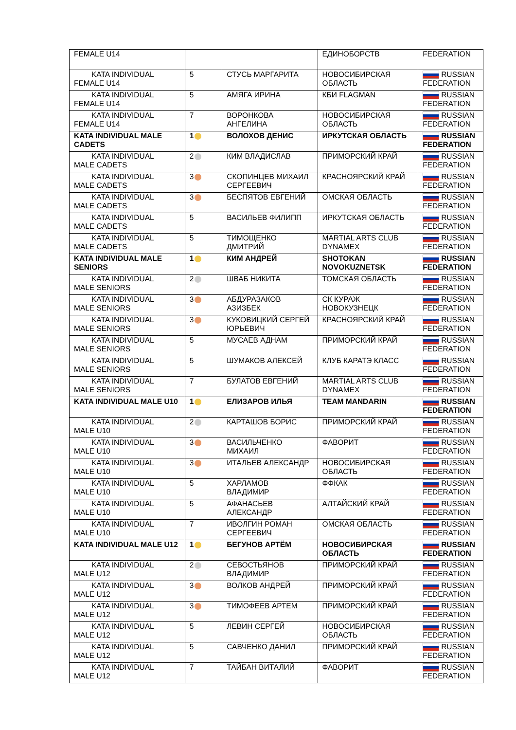| FEMALE U14 | | | ЕДИНОБОРСТВ | FEDERATION |
| KATA INDIVIDUAL FEMALE U14 | 5 | СТУСЬ МАРГАРИТА | НОВОСИБИРСКАЯ ОБЛАСТЬ | RUSSIAN FEDERATION |
| KATA INDIVIDUAL FEMALE U14 | 5 | АМЯГА ИРИНА | КБИ FLAGMAN | RUSSIAN FEDERATION |
| KATA INDIVIDUAL FEMALE U14 | 7 | ВОРОНКОВА АНГЕЛИНА | НОВОСИБИРСКАЯ ОБЛАСТЬ | RUSSIAN FEDERATION |
| KATA INDIVIDUAL MALE CADETS | 1 | ВОЛОХОВ ДЕНИС | ИРКУТСКАЯ ОБЛАСТЬ | RUSSIAN FEDERATION |
| KATA INDIVIDUAL MALE CADETS | 2 | КИМ ВЛАДИСЛАВ | ПРИМОРСКИЙ КРАЙ | RUSSIAN FEDERATION |
| KATA INDIVIDUAL MALE CADETS | 3 | СКОПИНЦЕВ МИХАИЛ СЕРГЕЕВИЧ | КРАСНОЯРСКИЙ КРАЙ | RUSSIAN FEDERATION |
| KATA INDIVIDUAL MALE CADETS | 3 | БЕСПЯТОВ ЕВГЕНИЙ | ОМСКАЯ ОБЛАСТЬ | RUSSIAN FEDERATION |
| KATA INDIVIDUAL MALE CADETS | 5 | ВАСИЛЬЕВ ФИЛИПП | ИРКУТСКАЯ ОБЛАСТЬ | RUSSIAN FEDERATION |
| KATA INDIVIDUAL MALE CADETS | 5 | ТИМОЩЕНКО ДМИТРИЙ | MARTIAL ARTS CLUB DYNAMEX | RUSSIAN FEDERATION |
| KATA INDIVIDUAL MALE SENIORS | 1 | КИМ АНДРЕЙ | SHOTOKAN NOVOKUZNETSK | RUSSIAN FEDERATION |
| KATA INDIVIDUAL MALE SENIORS | 2 | ШВАБ НИКИТА | ТОМСКАЯ ОБЛАСТЬ | RUSSIAN FEDERATION |
| KATA INDIVIDUAL MALE SENIORS | 3 | АБДУРАЗАКОВ АЗИЗБЕК | СК КУРАЖ НОВОКУЗНЕЦК | RUSSIAN FEDERATION |
| KATA INDIVIDUAL MALE SENIORS | 3 | КУКОВИЦКИЙ СЕРГЕЙ ЮРЬЕВИЧ | КРАСНОЯРСКИЙ КРАЙ | RUSSIAN FEDERATION |
| KATA INDIVIDUAL MALE SENIORS | 5 | МУСАЕВ АДНАМ | ПРИМОРСКИЙ КРАЙ | RUSSIAN FEDERATION |
| KATA INDIVIDUAL MALE SENIORS | 5 | ШУМАКОВ АЛЕКСЕЙ | КЛУБ КАРАТЭ КЛАСС | RUSSIAN FEDERATION |
| KATA INDIVIDUAL MALE SENIORS | 7 | БУЛАТОВ ЕВГЕНИЙ | MARTIAL ARTS CLUB DYNAMEX | RUSSIAN FEDERATION |
| KATA INDIVIDUAL MALE U10 | 1 | ЕЛИЗАРОВ ИЛЬЯ | TEAM MANDARIN | RUSSIAN FEDERATION |
| KATA INDIVIDUAL MALE U10 | 2 | КАРТАШОВ БОРИС | ПРИМОРСКИЙ КРАЙ | RUSSIAN FEDERATION |
| KATA INDIVIDUAL MALE U10 | 3 | ВАСИЛЬЧЕНКО МИХАИЛ | ФАВОРИТ | RUSSIAN FEDERATION |
| KATA INDIVIDUAL MALE U10 | 3 | ИТАЛЬЕВ АЛЕКСАНДР | НОВОСИБИРСКАЯ ОБЛАСТЬ | RUSSIAN FEDERATION |
| KATA INDIVIDUAL MALE U10 | 5 | ХАРЛАМОВ ВЛАДИМИР | ФФКАК | RUSSIAN FEDERATION |
| KATA INDIVIDUAL MALE U10 | 5 | АФАНАСЬЕВ АЛЕКСАНДР | АЛТАЙСКИЙ КРАЙ | RUSSIAN FEDERATION |
| KATA INDIVIDUAL MALE U10 | 7 | ИВОЛГИН РОМАН СЕРГЕЕВИЧ | ОМСКАЯ ОБЛАСТЬ | RUSSIAN FEDERATION |
| KATA INDIVIDUAL MALE U12 | 1 | БЕГУНОВ АРТЁМ | НОВОСИБИРСКАЯ ОБЛАСТЬ | RUSSIAN FEDERATION |
| KATA INDIVIDUAL MALE U12 | 2 | СЕВОСТЬЯНОВ ВЛАДИМИР | ПРИМОРСКИЙ КРАЙ | RUSSIAN FEDERATION |
| KATA INDIVIDUAL MALE U12 | 3 | ВОЛКОВ АНДРЕЙ | ПРИМОРСКИЙ КРАЙ | RUSSIAN FEDERATION |
| KATA INDIVIDUAL MALE U12 | 3 | ТИМОФЕЕВ АРТЕМ | ПРИМОРСКИЙ КРАЙ | RUSSIAN FEDERATION |
| KATA INDIVIDUAL MALE U12 | 5 | ЛЕВИН СЕРГЕЙ | НОВОСИБИРСКАЯ ОБЛАСТЬ | RUSSIAN FEDERATION |
| KATA INDIVIDUAL MALE U12 | 5 | САВЧЕНКО ДАНИЛ | ПРИМОРСКИЙ КРАЙ | RUSSIAN FEDERATION |
| KATA INDIVIDUAL MALE U12 | 7 | ТАЙБАН ВИТАЛИЙ | ФАВОРИТ | RUSSIAN FEDERATION |